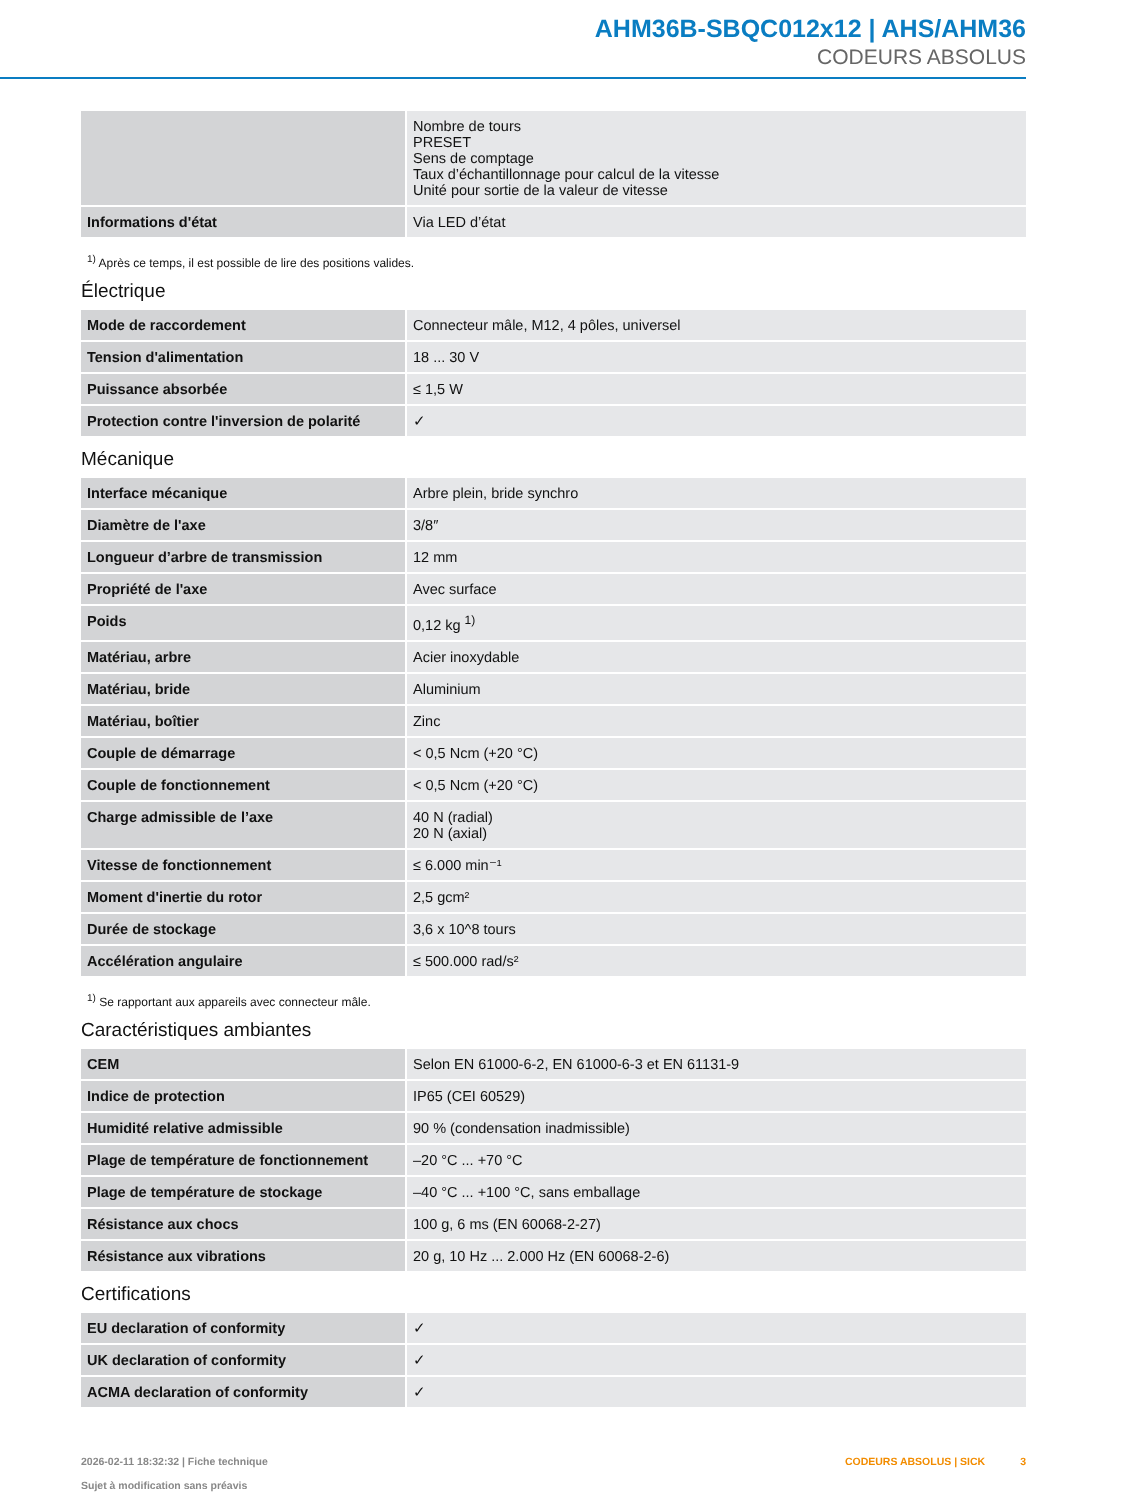AHM36B-SBQC012x12 | AHS/AHM36
CODEURS ABSOLUS
| | Nombre de tours PRESET Sens de comptage Taux d’échantillonnage pour calcul de la vitesse Unité pour sortie de la valeur de vitesse |
| Informations d'état | Via LED d’état |
<sup>1)</sup> Après ce temps, il est possible de lire des positions valides.
Électrique
| Mode de raccordement | Connecteur mâle, M12, 4 pôles, universel |
| Tension d'alimentation | 18 ... 30 V |
| Puissance absorbée | ≤ 1,5 W |
| Protection contre l'inversion de polarité | ✓ |
Mécanique
| Interface mécanique | Arbre plein, bride synchro |
| Diamètre de l'axe | 3/8″ |
| Longueur d’arbre de transmission | 12 mm |
| Propriété de l'axe | Avec surface |
| Poids | 0,12 kg <sup>1)</sup> |
| Matériau, arbre | Acier inoxydable |
| Matériau, bride | Aluminium |
| Matériau, boîtier | Zinc |
| Couple de démarrage | < 0,5 Ncm (+20 °C) |
| Couple de fonctionnement | < 0,5 Ncm (+20 °C) |
| Charge admissible de l’axe | 40 N (radial) 20 N (axial) |
| Vitesse de fonctionnement | ≤ 6.000 min⁻¹ |
| Moment d'inertie du rotor | 2,5 gcm² |
| Durée de stockage | 3,6 x 10^8 tours |
| Accélération angulaire | ≤ 500.000 rad/s² |
<sup>1)</sup> Se rapportant aux appareils avec connecteur mâle.
Caractéristiques ambiantes
| CEM | Selon EN 61000-6-2, EN 61000-6-3 et EN 61131-9 |
| Indice de protection | IP65 (CEI 60529) |
| Humidité relative admissible | 90 % (condensation inadmissible) |
| Plage de température de fonctionnement | –20 °C ... +70 °C |
| Plage de température de stockage | –40 °C ... +100 °C, sans emballage |
| Résistance aux chocs | 100 g, 6 ms (EN 60068-2-27) |
| Résistance aux vibrations | 20 g, 10 Hz ... 2.000 Hz (EN 60068-2-6) |
Certifications
| EU declaration of conformity | ✓ |
| UK declaration of conformity | ✓ |
| ACMA declaration of conformity | ✓ |
2026-02-11 18:32:32 | Fiche technique
Sujet à modification sans préavis
CODEURS ABSOLUS | SICK 3